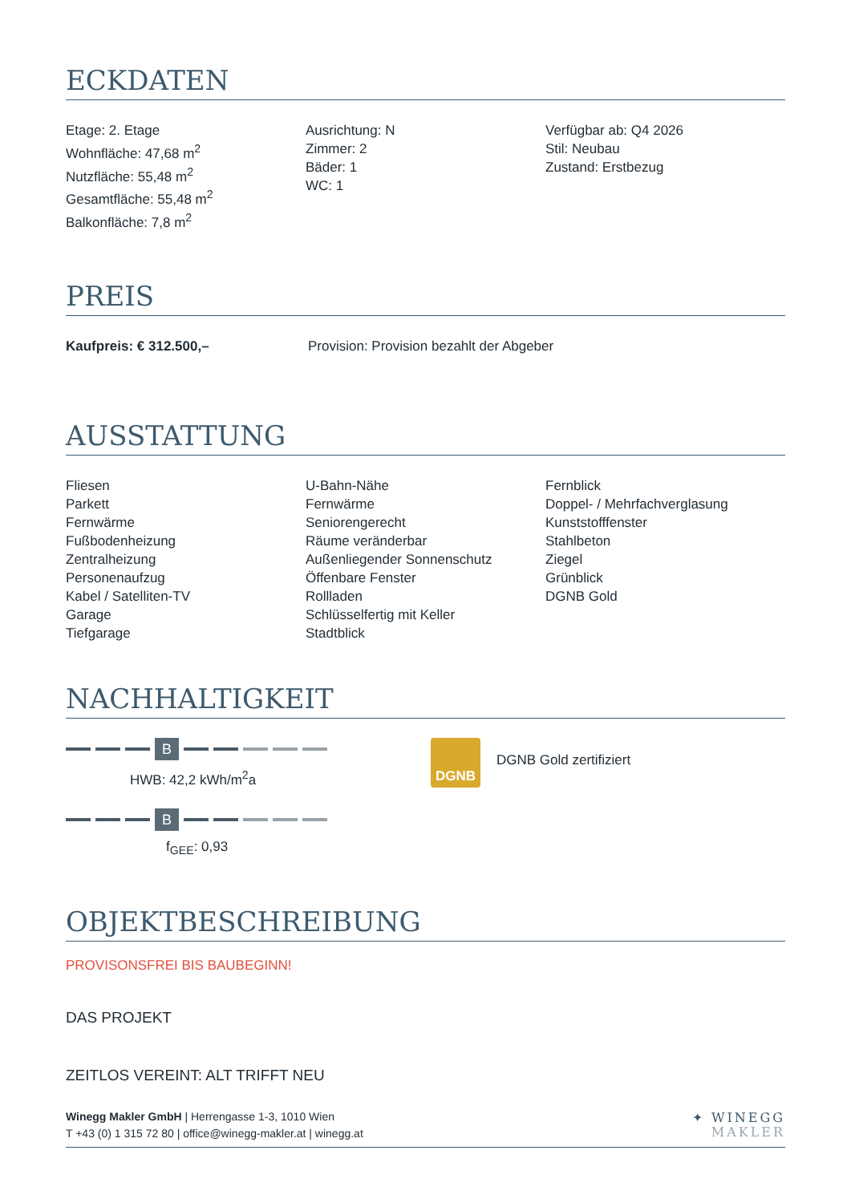ECKDATEN
Etage: 2. Etage
Wohnfläche: 47,68 m<sup>2</sup>
Nutzfläche: 55,48 m<sup>2</sup>
Gesamtfläche: 55,48 m<sup>2</sup>
Balkonfläche: 7,8 m<sup>2</sup>
Ausrichtung: N
Zimmer: 2
Bäder: 1
WC: 1
Verfügbar ab: Q4 2026
Stil: Neubau
Zustand: Erstbezug
PREIS
Kaufpreis: € 312.500,– Provision: Provision bezahlt der Abgeber
AUSSTATTUNG
Fliesen
Parkett
Fernwärme
Fußbodenheizung
Zentralheizung
Personenaufzug
Kabel / Satelliten-TV
Garage
Tiefgarage
U-Bahn-Nähe
Fernwärme
Seniorengerecht
Räume veränderbar
Außenliegender Sonnenschutz
Öffenbare Fenster
Rollladen
Schlüsselfertig mit Keller
Stadtblick
Fernblick
Doppel- / Mehrfachverglasung
Kunststofffenster
Stahlbeton
Ziegel
Grünblick
DGNB Gold
NACHHALTIGKEIT
B
HWB: 42,2 kWh/m<sup>2</sup>a
B
f<sub>GEE</sub>: 0,93
DGNB
DGNB Gold zertifiziert
OBJEKTBESCHREIBUNG
PROVISONSFREI BIS BAUBEGINN!
DAS PROJEKT
ZEITLOS VEREINT: ALT TRIFFT NEU
Winegg Makler GmbH | Herrengasse 1-3, 1010 Wien
T +43 (0) 1 315 72 80 | office@winegg-makler.at | winegg.at
✦ WINEGG
MAKLER